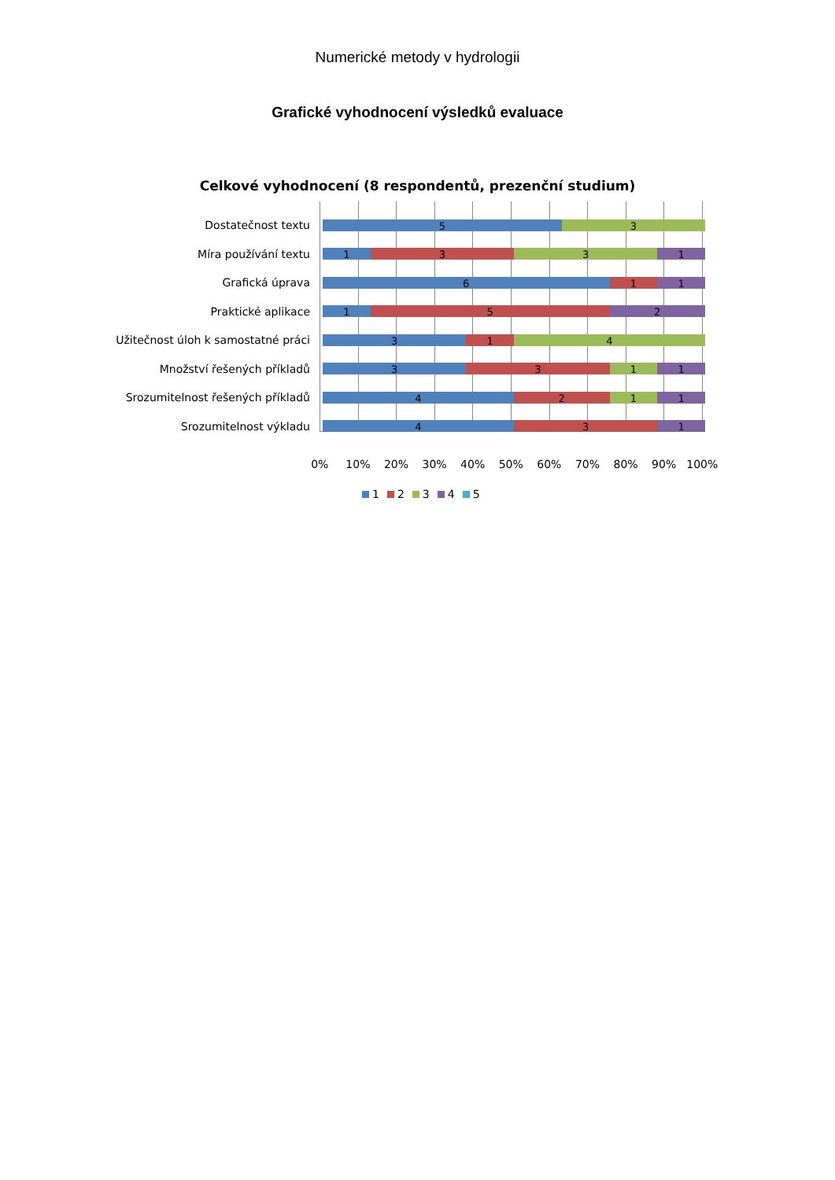Numerické metody v hydrologii
Grafické vyhodnocení výsledků evaluace
Celkové vyhodnocení (8 respondentů, prezenční studium)
Dostatečnost textu
5 3
Míra používání textu
1 3 3 1
Grafická úprava
6 1 1
Praktické aplikace
1 5 2
Užitečnost úloh k samostatné práci
3 1 4
Množství řešených příkladů
3 3 1 1
Srozumitelnost řešených příkladů
4 2 1 1
Srozumitelnost výkladu
4 3 1
0% 10% 20% 30% 40% 50% 60% 70% 80% 90% 100%
1 2 3 4 5